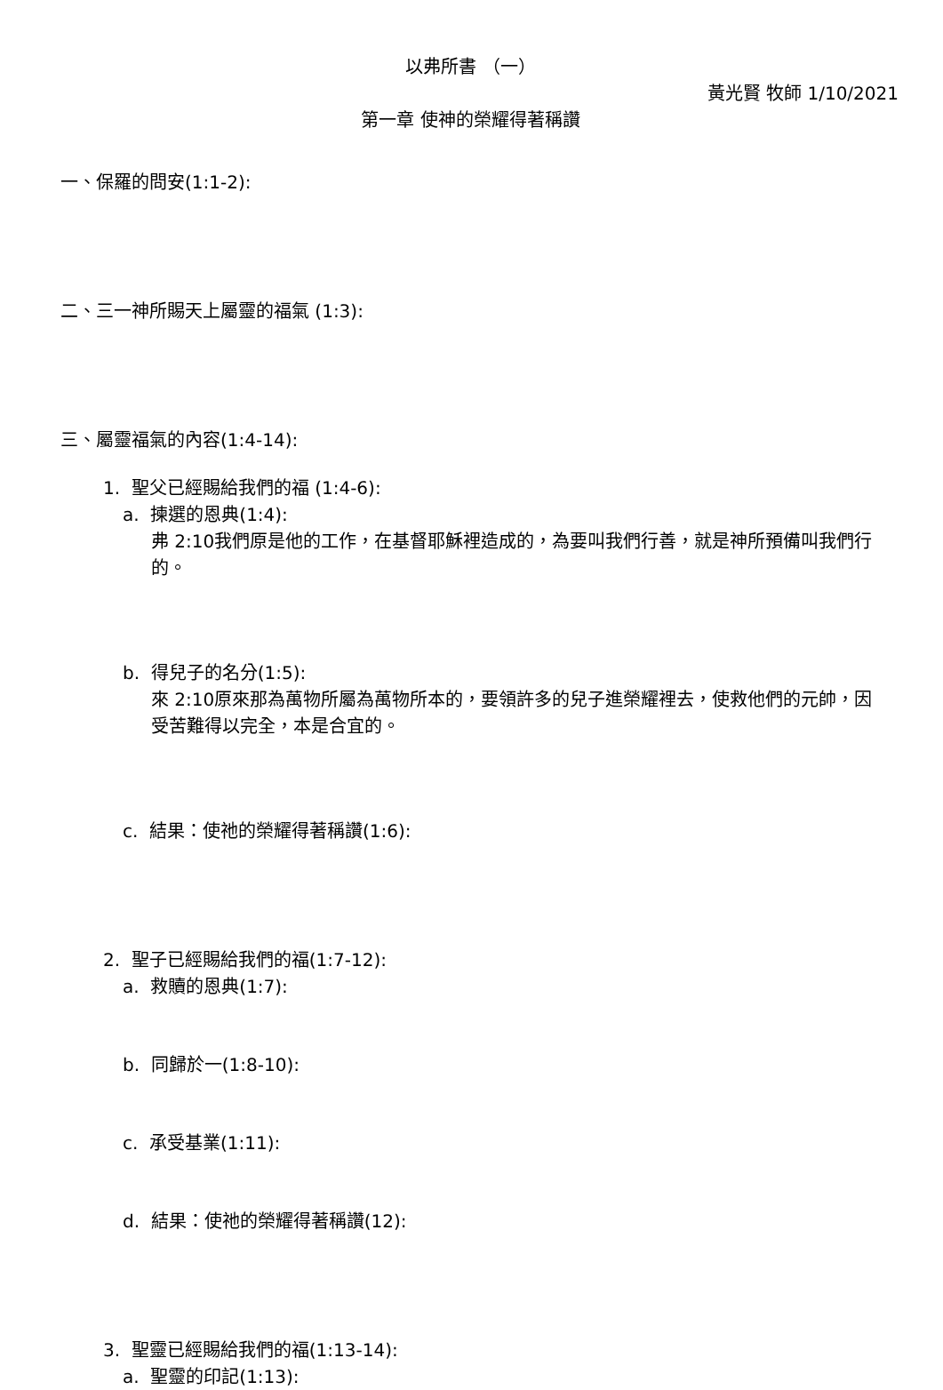以弗所書 （一）
黃光賢 牧師 1/10/2021
第一章 使神的榮耀得著稱讚
一、保羅的問安(1:1-2):
二、三一神所賜天上屬靈的福氣 (1:3):
三、屬靈福氣的內容(1:4-14):
1. 聖父已經賜給我們的福 (1:4-6):
a. 揀選的恩典(1:4):
弗 2:10我們原是他的工作，在基督耶穌裡造成的，為要叫我們行善，就是神所預備叫我們行的。
b. 得兒子的名分(1:5):
來 2:10原來那為萬物所屬為萬物所本的，要領許多的兒子進榮耀裡去，使救他們的元帥，因受苦難得以完全，本是合宜的。
c. 結果：使祂的榮耀得著稱讚(1:6):
2. 聖子已經賜給我們的福(1:7-12):
a. 救贖的恩典(1:7):
b. 同歸於一(1:8-10):
c. 承受基業(1:11):
d. 結果：使祂的榮耀得著稱讚(12):
3. 聖靈已經賜給我們的福(1:13-14):
a. 聖靈的印記(1:13):